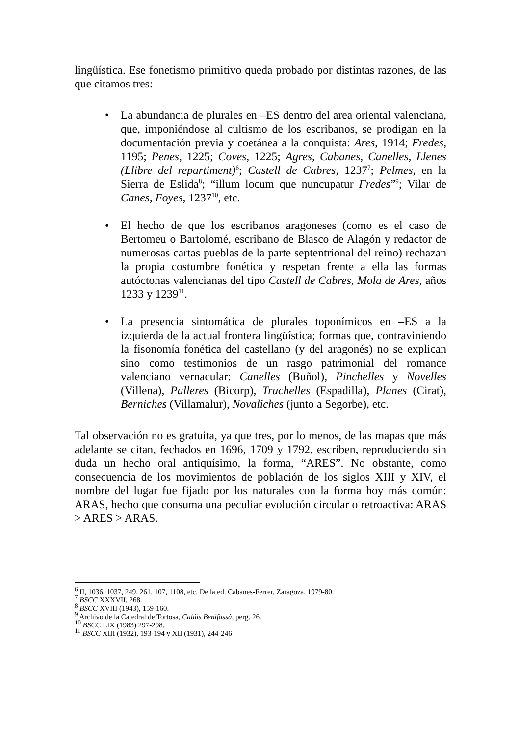lingüística. Ese fonetismo primitivo queda probado por distintas razones, de las que citamos tres:
• La abundancia de plurales en –ES dentro del area oriental valenciana, que, imponiéndose al cultismo de los escribanos, se prodigan en la documentación previa y coetánea a la conquista: Ares, 1914; Fredes, 1195; Penes, 1225; Coves, 1225; Agres, Cabanes, Canelles, Llenes (Llibre del repartiment)<sup>6</sup>; Castell de Cabres, 1237<sup>7</sup>; Pelmes, en la Sierra de Eslida<sup>8</sup>; “illum locum que nuncupatur Fredes”<sup>9</sup>; Vilar de Canes, Foyes, 1237<sup>10</sup>, etc.
• El hecho de que los escribanos aragoneses (como es el caso de Bertomeu o Bartolomé, escribano de Blasco de Alagón y redactor de numerosas cartas pueblas de la parte septentrional del reino) rechazan la propia costumbre fonética y respetan frente a ella las formas autóctonas valencianas del tipo Castell de Cabres, Mola de Ares, años 1233 y 1239<sup>11</sup>.
• La presencia sintomática de plurales toponímicos en –ES a la izquierda de la actual frontera lingüística; formas que, contraviniendo la fisonomía fonética del castellano (y del aragonés) no se explican sino como testimonios de un rasgo patrimonial del romance valenciano vernacular: Canelles (Buñol), Pinchelles y Novelles (Villena), Palleres (Bicorp), Truchelles (Espadilla), Planes (Cirat), Berniches (Villamalur), Novaliches (junto a Segorbe), etc.
Tal observación no es gratuita, ya que tres, por lo menos, de las mapas que más adelante se citan, fechados en 1696, 1709 y 1792, escriben, reproduciendo sin duda un hecho oral antiquísimo, la forma, “ARES”. No obstante, como consecuencia de los movimientos de población de los siglos XIII y XIV, el nombre del lugar fue fijado por los naturales con la forma hoy más común: ARAS, hecho que consuma una peculiar evolución circular o retroactiva: ARAS > ARES > ARAS.
<sup>6</sup> II, 1036, 1037, 249, 261, 107, 1108, etc. De la ed. Cabanes-Ferrer, Zaragoza, 1979-80.
<sup>7</sup> BSCC XXXVII, 268.
<sup>8</sup> BSCC XVIII (1943), 159-160.
<sup>9</sup> Archivo de la Catedral de Tortosa, Caláis Benifassà, perg. 26.
<sup>10</sup> BSCC LIX (1983) 297-298.
<sup>11</sup> BSCC XIII (1932), 193-194 y XII (1931), 244-246